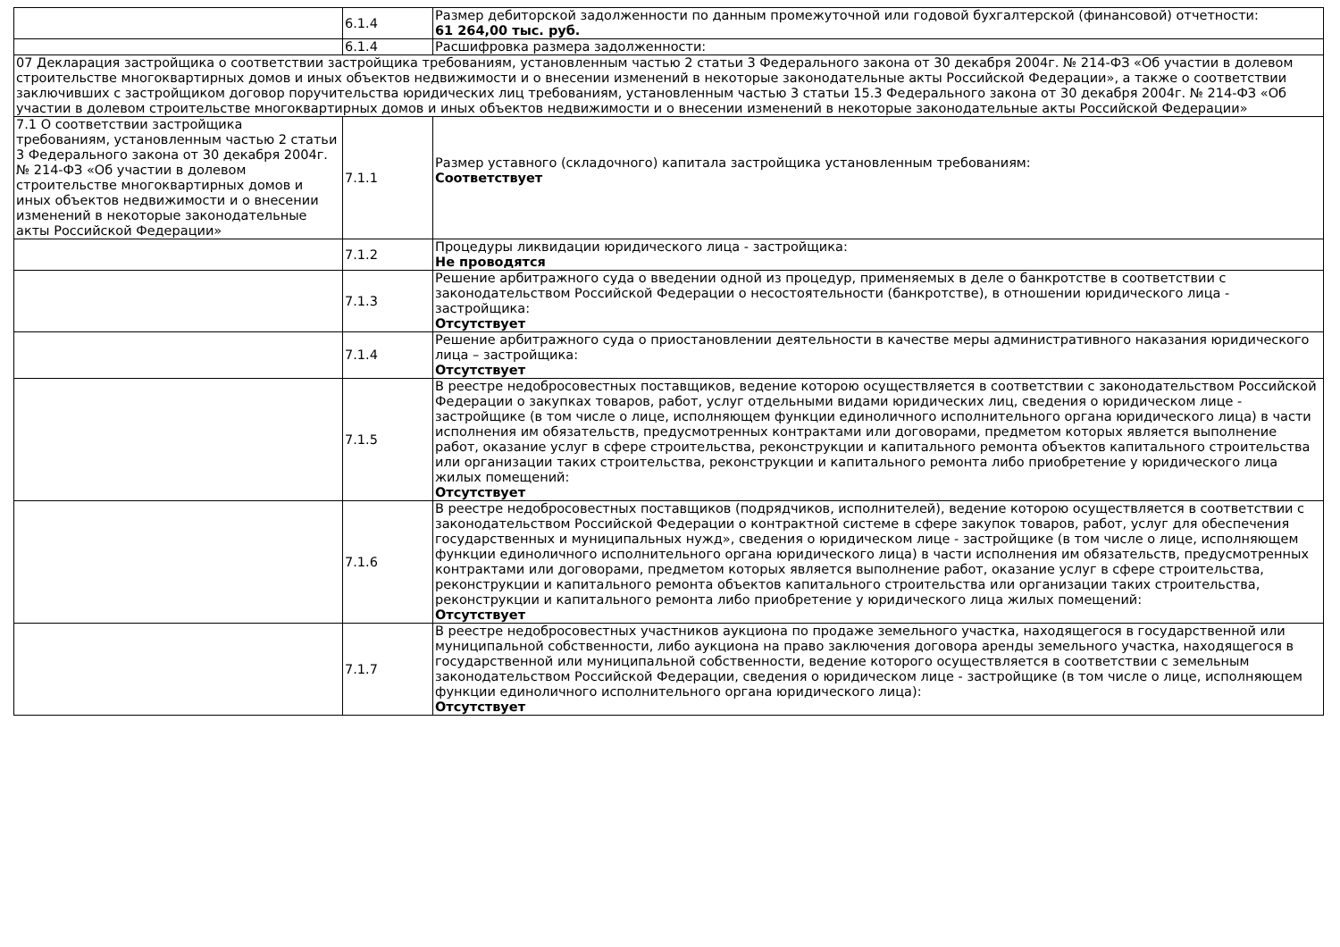| | 6.1.4 | Размер дебиторской задолженности по данным промежуточной или годовой бухгалтерской (финансовой) отчетности: 61 264,00 тыс. руб. |
| | 6.1.4 | Расшифровка размера задолженности: |
| 07 Декларация застройщика о соответствии застройщика требованиям, установленным частью 2 статьи 3 Федерального закона от 30 декабря 2004г. № 214-ФЗ «Об участии в долевом строительстве многоквартирных домов и иных объектов недвижимости и о внесении изменений в некоторые законодательные акты Российской Федерации», а также о соответствии заключивших с застройщиком договор поручительства юридических лиц требованиям, установленным частью 3 статьи 15.3 Федерального закона от 30 декабря 2004г. № 214-ФЗ «Об участии в долевом строительстве многоквартирных домов и иных объектов недвижимости и о внесении изменений в некоторые законодательные акты Российской Федерации» | | |
| 7.1 О соответствии застройщика требованиям, установленным частью 2 статьи 3 Федерального закона от 30 декабря 2004г. № 214-ФЗ «Об участии в долевом строительстве многоквартирных домов и иных объектов недвижимости и о внесении изменений в некоторые законодательные акты Российской Федерации» | 7.1.1 | Размер уставного (складочного) капитала застройщика установленным требованиям: Соответствует |
| | 7.1.2 | Процедуры ликвидации юридического лица - застройщика: Не проводятся |
| | 7.1.3 | Решение арбитражного суда о введении одной из процедур, применяемых в деле о банкротстве в соответствии с законодательством Российской Федерации о несостоятельности (банкротстве), в отношении юридического лица - застройщика: Отсутствует |
| | 7.1.4 | Решение арбитражного суда о приостановлении деятельности в качестве меры административного наказания юридического лица – застройщика: Отсутствует |
| | 7.1.5 | В реестре недобросовестных поставщиков, ведение которою осуществляется в соответствии с законодательством Российской Федерации о закупках товаров, работ, услуг отдельными видами юридических лиц, сведения о юридическом лице - застройщике (в том числе о лице, исполняющем функции единоличного исполнительного органа юридического лица) в части исполнения им обязательств, предусмотренных контрактами или договорами, предметом которых является выполнение работ, оказание услуг в сфере строительства, реконструкции и капитального ремонта объектов капитального строительства или организации таких строительства, реконструкции и капитального ремонта либо приобретение у юридического лица жилых помещений: Отсутствует |
| | 7.1.6 | В реестре недобросовестных поставщиков (подрядчиков, исполнителей), ведение которою осуществляется в соответствии с законодательством Российской Федерации о контрактной системе в сфере закупок товаров, работ, услуг для обеспечения государственных и муниципальных нужд», сведения о юридическом лице - застройщике (в том числе о лице, исполняющем функции единоличного исполнительного органа юридического лица) в части исполнения им обязательств, предусмотренных контрактами или договорами, предметом которых является выполнение работ, оказание услуг в сфере строительства, реконструкции и капитального ремонта объектов капитального строительства или организации таких строительства, реконструкции и капитального ремонта либо приобретение у юридического лица жилых помещений: Отсутствует |
| | 7.1.7 | В реестре недобросовестных участников аукциона по продаже земельного участка, находящегося в государственной или муниципальной собственности, либо аукциона на право заключения договора аренды земельного участка, находящегося в государственной или муниципальной собственности, ведение которого осуществляется в соответствии с земельным законодательством Российской Федерации, сведения о юридическом лице - застройщике (в том числе о лице, исполняющем функции единоличного исполнительного органа юридического лица): Отсутствует |